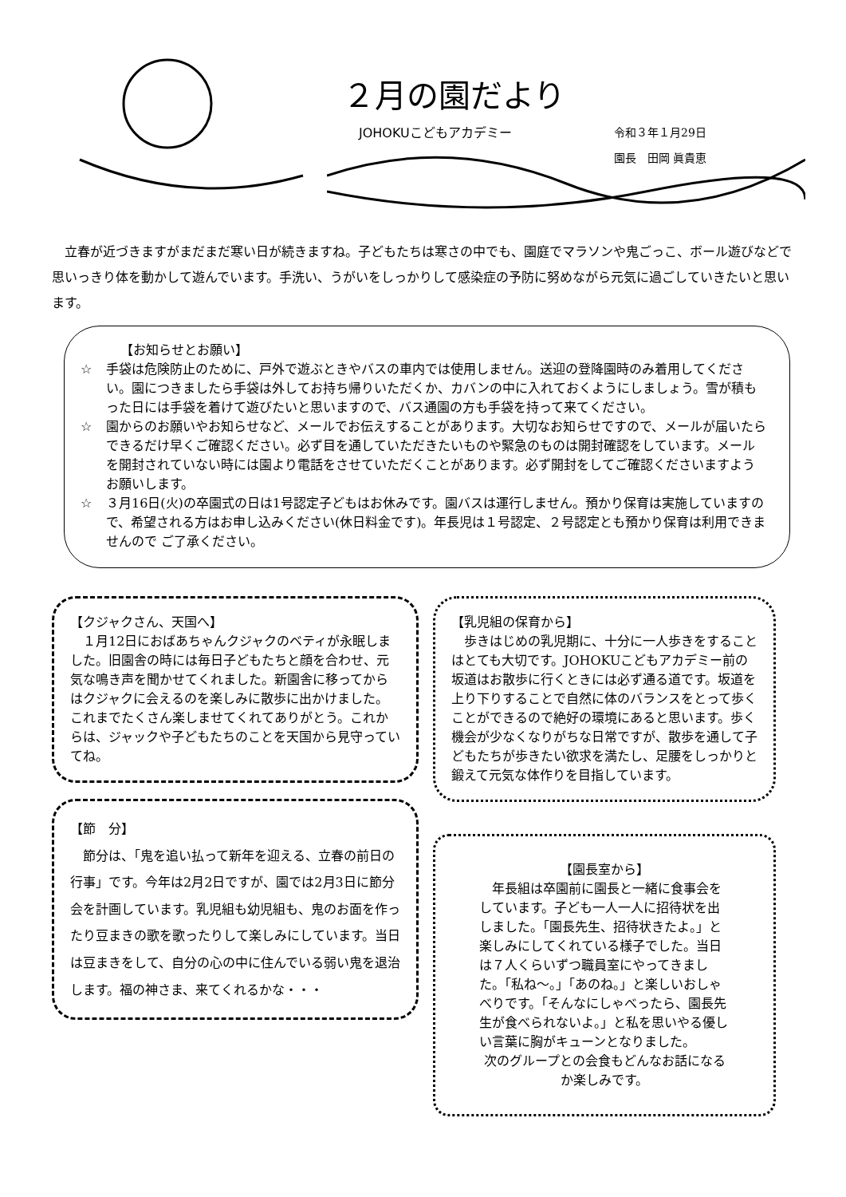２月の園だより
JOHOKUこどもアカデミー
令和３年１月29日
園長　田岡 眞貴恵
立春が近づきますがまだまだ寒い日が続きますね。子どもたちは寒さの中でも、園庭でマラソンや鬼ごっこ、ボール遊びなどで思いっきり体を動かして遊んでいます。手洗い、うがいをしっかりして感染症の予防に努めながら元気に過ごしていきたいと思います。
【お知らせとお願い】
☆ 手袋は危険防止のために、戸外で遊ぶときやバスの車内では使用しません。送迎の登降園時のみ着用してください。園につきましたら手袋は外してお持ち帰りいただくか、カバンの中に入れておくようにしましょう。雪が積もった日には手袋を着けて遊びたいと思いますので、バス通園の方も手袋を持って来てください。
☆ 園からのお願いやお知らせなど、メールでお伝えすることがあります。大切なお知らせですので、メールが届いたらできるだけ早くご確認ください。必ず目を通していただきたいものや緊急のものは開封確認をしています。メールを開封されていない時には園より電話をさせていただくことがあります。必ず開封をしてご確認くださいますようお願いします。
☆ ３月16日(火)の卒園式の日は1号認定子どもはお休みです。園バスは運行しません。預かり保育は実施していますので、希望される方はお申し込みください(休日料金です)。年長児は１号認定、２号認定とも預かり保育は利用できませんので ご了承ください。
【クジャクさん、天国へ】
１月12日におばあちゃんクジャクのベティが永眠しました。旧園舎の時には毎日子どもたちと顔を合わせ、元気な鳴き声を聞かせてくれました。新園舎に移ってからはクジャクに会えるのを楽しみに散歩に出かけました。これまでたくさん楽しませてくれてありがとう。これからは、ジャックや子どもたちのことを天国から見守っていてね。
【節　分】
節分は、「鬼を追い払って新年を迎える、立春の前日の行事」です。今年は2月2日ですが、園では2月3日に節分会を計画しています。乳児組も幼児組も、鬼のお面を作ったり豆まきの歌を歌ったりして楽しみにしています。当日は豆まきをして、自分の心の中に住んでいる弱い鬼を退治します。福の神さま、来てくれるかな・・・
【乳児組の保育から】
歩きはじめの乳児期に、十分に一人歩きをすることはとても大切です。JOHOKUこどもアカデミー前の坂道はお散歩に行くときには必ず通る道です。坂道を上り下りすることで自然に体のバランスをとって歩くことができるので絶好の環境にあると思います。歩く機会が少なくなりがちな日常ですが、散歩を通して子どもたちが歩きたい欲求を満たし、足腰をしっかりと鍛えて元気な体作りを目指しています。
【園長室から】
年長組は卒園前に園長と一緒に食事会をしています。子ども一人一人に招待状を出しました。「園長先生、招待状きたよ。」と楽しみにしてくれている様子でした。当日は７人くらいずつ職員室にやってきました。「私ね～。」「あのね。」と楽しいおしゃべりです。「そんなにしゃべったら、園長先生が食べられないよ。」と私を思いやる優しい言葉に胸がキューンとなりました。
次のグループとの会食もどんなお話になるか楽しみです。